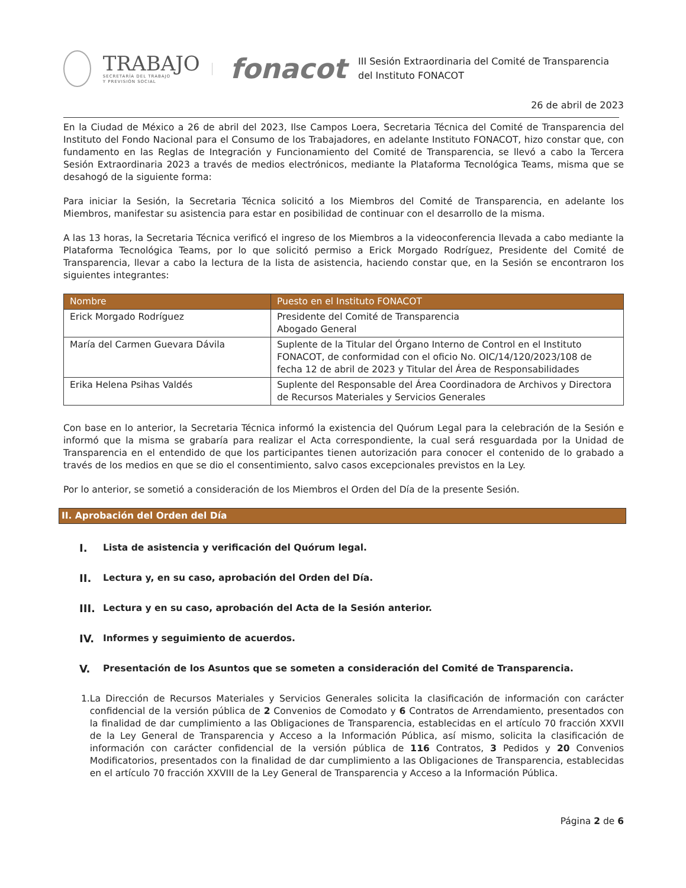TRABAJO
SECRETARÍA DEL TRABAJO
Y PREVISIÓN SOCIAL
fonacot
III Sesión Extraordinaria del Comité de Transparencia del Instituto FONACOT
26 de abril de 2023
En la Ciudad de México a 26 de abril del 2023, Ilse Campos Loera, Secretaria Técnica del Comité de Transparencia del Instituto del Fondo Nacional para el Consumo de los Trabajadores, en adelante Instituto FONACOT, hizo constar que, con fundamento en las Reglas de Integración y Funcionamiento del Comité de Transparencia, se llevó a cabo la Tercera Sesión Extraordinaria 2023 a través de medios electrónicos, mediante la Plataforma Tecnológica Teams, misma que se desahogó de la siguiente forma:
Para iniciar la Sesión, la Secretaria Técnica solicitó a los Miembros del Comité de Transparencia, en adelante los Miembros, manifestar su asistencia para estar en posibilidad de continuar con el desarrollo de la misma.
A las 13 horas, la Secretaria Técnica verificó el ingreso de los Miembros a la videoconferencia llevada a cabo mediante la Plataforma Tecnológica Teams, por lo que solicitó permiso a Erick Morgado Rodríguez, Presidente del Comité de Transparencia, llevar a cabo la lectura de la lista de asistencia, haciendo constar que, en la Sesión se encontraron los siguientes integrantes:
| Nombre | Puesto en el Instituto FONACOT |
| --- | --- |
| Erick Morgado Rodríguez | Presidente del Comité de Transparencia Abogado General |
| María del Carmen Guevara Dávila | Suplente de la Titular del Órgano Interno de Control en el Instituto FONACOT, de conformidad con el oficio No. OIC/14/120/2023/108 de fecha 12 de abril de 2023 y Titular del Área de Responsabilidades |
| Erika Helena Psihas Valdés | Suplente del Responsable del Área Coordinadora de Archivos y Directora de Recursos Materiales y Servicios Generales |
Con base en lo anterior, la Secretaria Técnica informó la existencia del Quórum Legal para la celebración de la Sesión e informó que la misma se grabaría para realizar el Acta correspondiente, la cual será resguardada por la Unidad de Transparencia en el entendido de que los participantes tienen autorización para conocer el contenido de lo grabado a través de los medios en que se dio el consentimiento, salvo casos excepcionales previstos en la Ley.
Por lo anterior, se sometió a consideración de los Miembros el Orden del Día de la presente Sesión.
II. Aprobación del Orden del Día
I. Lista de asistencia y verificación del Quórum legal.
II. Lectura y, en su caso, aprobación del Orden del Día.
III. Lectura y en su caso, aprobación del Acta de la Sesión anterior.
IV. Informes y seguimiento de acuerdos.
V. Presentación de los Asuntos que se someten a consideración del Comité de Transparencia.
1. La Dirección de Recursos Materiales y Servicios Generales solicita la clasificación de información con carácter confidencial de la versión pública de 2 Convenios de Comodato y 6 Contratos de Arrendamiento, presentados con la finalidad de dar cumplimiento a las Obligaciones de Transparencia, establecidas en el artículo 70 fracción XXVII de la Ley General de Transparencia y Acceso a la Información Pública, así mismo, solicita la clasificación de información con carácter confidencial de la versión pública de 116 Contratos, 3 Pedidos y 20 Convenios Modificatorios, presentados con la finalidad de dar cumplimiento a las Obligaciones de Transparencia, establecidas en el artículo 70 fracción XXVIII de la Ley General de Transparencia y Acceso a la Información Pública.
Página 2 de 6